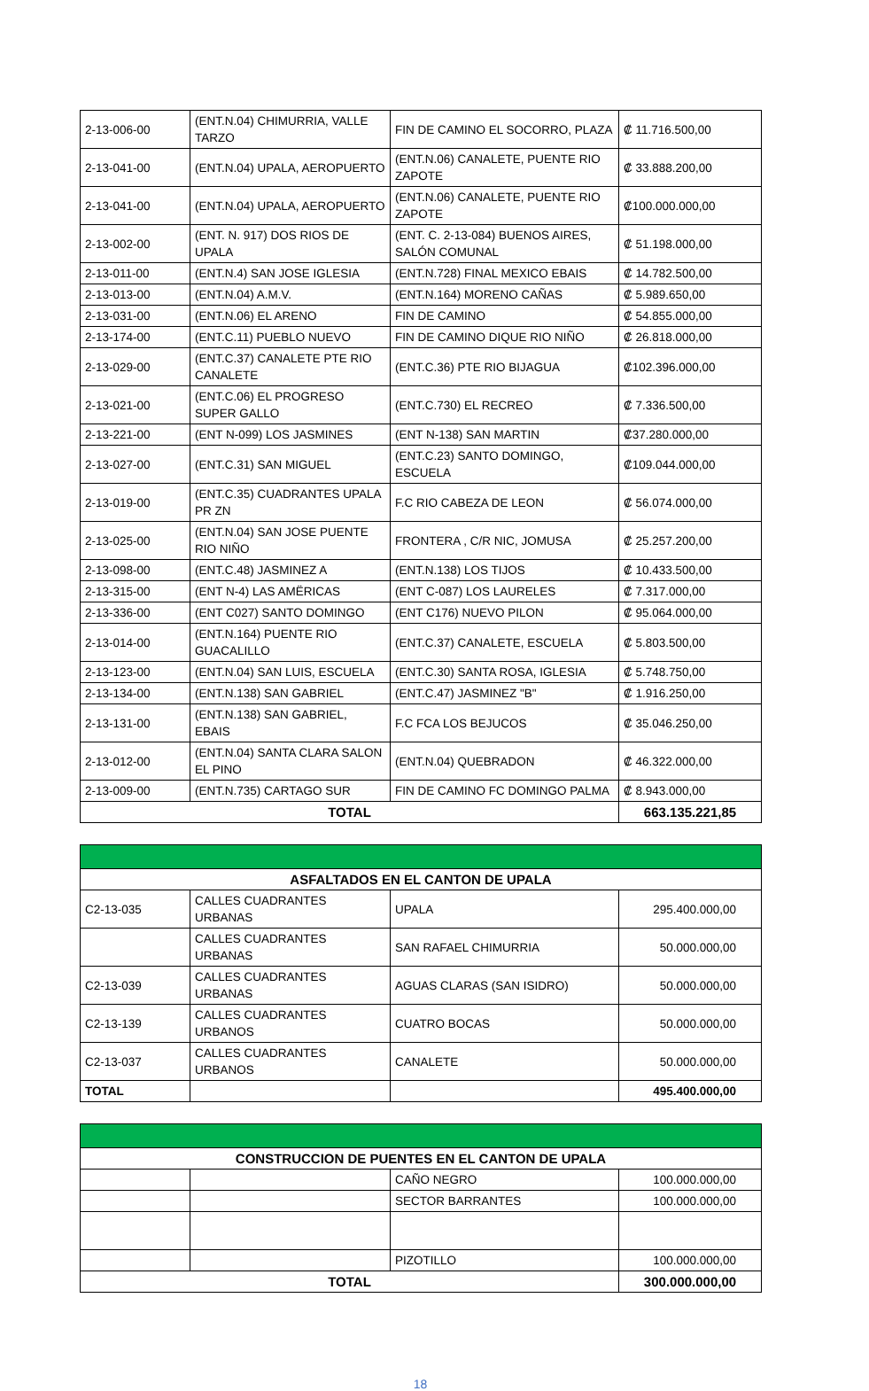| 2-13-006-00 | (ENT.N.04) CHIMURRIA, VALLE TARZO | FIN DE CAMINO EL SOCORRO, PLAZA | ₡ 11.716.500,00 |
| 2-13-041-00 | (ENT.N.04) UPALA, AEROPUERTO | (ENT.N.06) CANALETE, PUENTE RIO ZAPOTE | ₡ 33.888.200,00 |
| 2-13-041-00 | (ENT.N.04) UPALA, AEROPUERTO | (ENT.N.06) CANALETE, PUENTE RIO ZAPOTE | ₡100.000.000,00 |
| 2-13-002-00 | (ENT. N. 917) DOS RIOS DE UPALA | (ENT. C. 2-13-084) BUENOS AIRES, SALÓN COMUNAL | ₡ 51.198.000,00 |
| 2-13-011-00 | (ENT.N.4) SAN JOSE IGLESIA | (ENT.N.728) FINAL MEXICO EBAIS | ₡ 14.782.500,00 |
| 2-13-013-00 | (ENT.N.04) A.M.V. | (ENT.N.164) MORENO CAÑAS | ₡ 5.989.650,00 |
| 2-13-031-00 | (ENT.N.06) EL ARENO | FIN DE CAMINO | ₡ 54.855.000,00 |
| 2-13-174-00 | (ENT.C.11) PUEBLO NUEVO | FIN DE CAMINO DIQUE RIO NIÑO | ₡ 26.818.000,00 |
| 2-13-029-00 | (ENT.C.37) CANALETE PTE RIO CANALETE | (ENT.C.36) PTE RIO BIJAGUA | ₡102.396.000,00 |
| 2-13-021-00 | (ENT.C.06) EL PROGRESO SUPER GALLO | (ENT.C.730) EL RECREO | ₡ 7.336.500,00 |
| 2-13-221-00 | (ENT N-099) LOS JASMINES | (ENT N-138) SAN MARTIN | ₡37.280.000,00 |
| 2-13-027-00 | (ENT.C.31) SAN MIGUEL | (ENT.C.23) SANTO DOMINGO, ESCUELA | ₡109.044.000,00 |
| 2-13-019-00 | (ENT.C.35) CUADRANTES UPALA PR ZN | F.C RIO CABEZA DE LEON | ₡ 56.074.000,00 |
| 2-13-025-00 | (ENT.N.04) SAN JOSE PUENTE RIO NIÑO | FRONTERA , C/R NIC, JOMUSA | ₡ 25.257.200,00 |
| 2-13-098-00 | (ENT.C.48) JASMINEZ A | (ENT.N.138) LOS TIJOS | ₡ 10.433.500,00 |
| 2-13-315-00 | (ENT N-4) LAS AMËRICAS | (ENT C-087) LOS LAURELES | ₡ 7.317.000,00 |
| 2-13-336-00 | (ENT C027) SANTO DOMINGO | (ENT C176) NUEVO PILON | ₡ 95.064.000,00 |
| 2-13-014-00 | (ENT.N.164) PUENTE RIO GUACALILLO | (ENT.C.37) CANALETE, ESCUELA | ₡ 5.803.500,00 |
| 2-13-123-00 | (ENT.N.04) SAN LUIS, ESCUELA | (ENT.C.30) SANTA ROSA, IGLESIA | ₡ 5.748.750,00 |
| 2-13-134-00 | (ENT.N.138) SAN GABRIEL | (ENT.C.47) JASMINEZ "B" | ₡ 1.916.250,00 |
| 2-13-131-00 | (ENT.N.138) SAN GABRIEL, EBAIS | F.C FCA LOS BEJUCOS | ₡ 35.046.250,00 |
| 2-13-012-00 | (ENT.N.04) SANTA CLARA SALON EL PINO | (ENT.N.04) QUEBRADON | ₡ 46.322.000,00 |
| 2-13-009-00 | (ENT.N.735) CARTAGO SUR | FIN DE CAMINO FC DOMINGO PALMA | ₡ 8.943.000,00 |
| TOTAL | | | 663.135.221,85 |
| ASFALTADOS EN EL CANTON DE UPALA | | | |
| C2-13-035 | CALLES CUADRANTES URBANAS | UPALA | 295.400.000,00 |
| | CALLES CUADRANTES URBANAS | SAN RAFAEL CHIMURRIA | 50.000.000,00 |
| C2-13-039 | CALLES CUADRANTES URBANAS | AGUAS CLARAS (SAN ISIDRO) | 50.000.000,00 |
| C2-13-139 | CALLES CUADRANTES URBANOS | CUATRO BOCAS | 50.000.000,00 |
| C2-13-037 | CALLES CUADRANTES URBANOS | CANALETE | 50.000.000,00 |
| TOTAL | | | 495.400.000,00 |
| CONSTRUCCION DE PUENTES EN EL CANTON DE UPALA | | | |
| | | CAÑO NEGRO | 100.000.000,00 |
| | | SECTOR BARRANTES | 100.000.000,00 |
| | | PIZOTILLO | 100.000.000,00 |
| TOTAL | | | 300.000.000,00 |
18